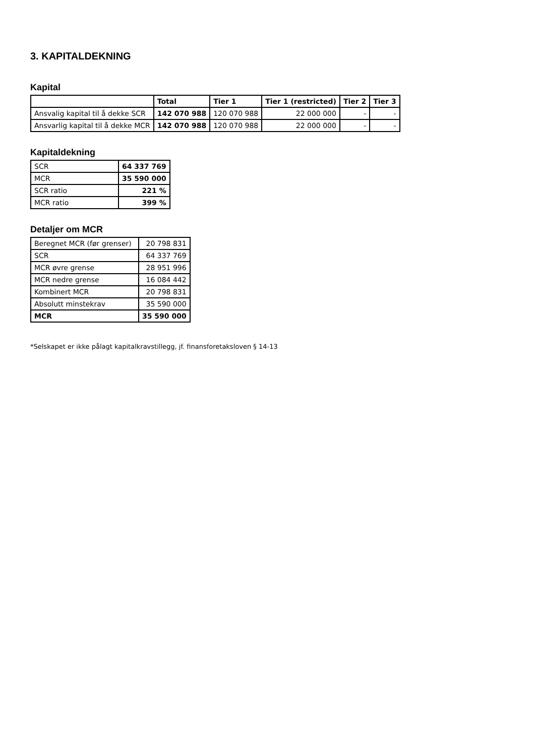3. KAPITALDEKNING
Kapital
| | Total | Tier 1 | Tier 1 (restricted) | Tier 2 | Tier 3 |
| --- | --- | --- | --- | --- | --- |
| Ansvalig kapital til å dekke SCR | 142 070 988 | 120 070 988 | 22 000 000 | - | - |
| Ansvarlig kapital til å dekke MCR | 142 070 988 | 120 070 988 | 22 000 000 | - | - |
Kapitaldekning
| SCR | 64 337 769 |
| MCR | 35 590 000 |
| SCR ratio | 221 % |
| MCR ratio | 399 % |
Detaljer om MCR
| Beregnet MCR (før grenser) | 20 798 831 |
| SCR | 64 337 769 |
| MCR øvre grense | 28 951 996 |
| MCR nedre grense | 16 084 442 |
| Kombinert MCR | 20 798 831 |
| Absolutt minstekrav | 35 590 000 |
| MCR | 35 590 000 |
*Selskapet er ikke pålagt kapitalkravstillegg, jf. finansforetaksloven § 14-13